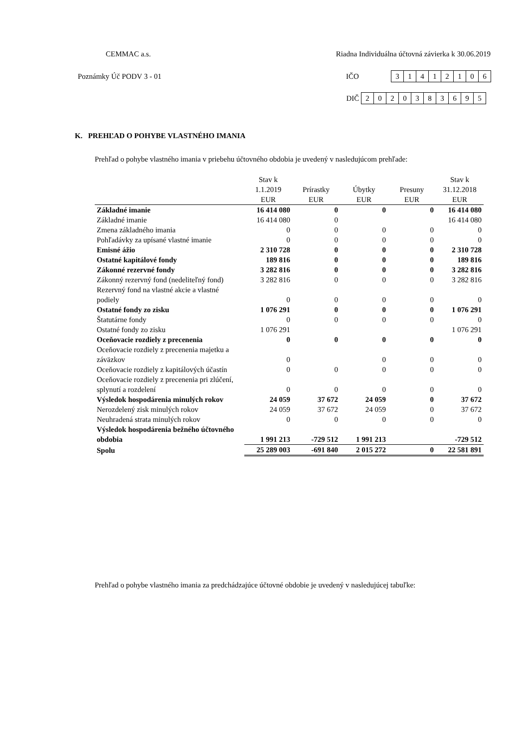CEMMAC a.s. Riadna Individuálna účtovná závierka k 30.06.2019
Poznámky Úč PODV 3 - 01 IČO 31412106
DIČ 2020383695
K. PREHĽAD O POHYBE VLASTNÉHO IMANIA
Prehľad o pohybe vlastného imania v priebehu účtovného obdobia je uvedený v nasledujúcom prehľade:
| | Stav k 1.1.2019 | Prírastky | Úbytky | Presuny | Stav k 31.12.2018 |
| --- | --- | --- | --- | --- | --- |
| | EUR | EUR | EUR | EUR | EUR |
| Základné imanie | 16 414 080 | 0 | 0 | 0 | 16 414 080 |
| Základné imanie | 16 414 080 | 0 | | | 16 414 080 |
| Zmena základného imania | 0 | 0 | 0 | 0 | 0 |
| Pohľadávky za upísané vlastné imanie | 0 | 0 | 0 | 0 | 0 |
| Emisné ážio | 2 310 728 | 0 | 0 | 0 | 2 310 728 |
| Ostatné kapitálové fondy | 189 816 | 0 | 0 | 0 | 189 816 |
| Zákonné rezervné fondy | 3 282 816 | 0 | 0 | 0 | 3 282 816 |
| Zákonný rezervný fond (nedeliteľný fond) | 3 282 816 | 0 | 0 | 0 | 3 282 816 |
| Rezervný fond na vlastné akcie a vlastné podiely | 0 | 0 | 0 | 0 | 0 |
| Ostatné fondy zo zisku | 1 076 291 | 0 | 0 | 0 | 1 076 291 |
| Štatutárne fondy | 0 | 0 | 0 | 0 | 0 |
| Ostatné fondy zo zisku | 1 076 291 | | | | 1 076 291 |
| Oceňovacie rozdiely z precenenia | 0 | 0 | 0 | 0 | 0 |
| Oceňovacie rozdiely z precenenia majetku a záväzkov | 0 | | 0 | 0 | 0 |
| Oceňovacie rozdiely z kapitálových účastín | 0 | 0 | 0 | 0 | 0 |
| Oceňovacie rozdiely z precenenia pri zlúčení, splynutí a rozdelení | 0 | 0 | 0 | 0 | 0 |
| Výsledok hospodárenia minulých rokov | 24 059 | 37 672 | 24 059 | 0 | 37 672 |
| Nerozdelený zisk minulých rokov | 24 059 | 37 672 | 24 059 | 0 | 37 672 |
| Neuhradená strata minulých rokov | 0 | 0 | 0 | 0 | 0 |
| Výsledok hospodárenia bežného účtovného obdobia | 1 991 213 | -729 512 | 1 991 213 | | -729 512 |
| Spolu | 25 289 003 | -691 840 | 2 015 272 | 0 | 22 581 891 |
Prehľad o pohybe vlastného imania za predchádzajúce účtovné obdobie je uvedený v nasledujúcej tabuľke: